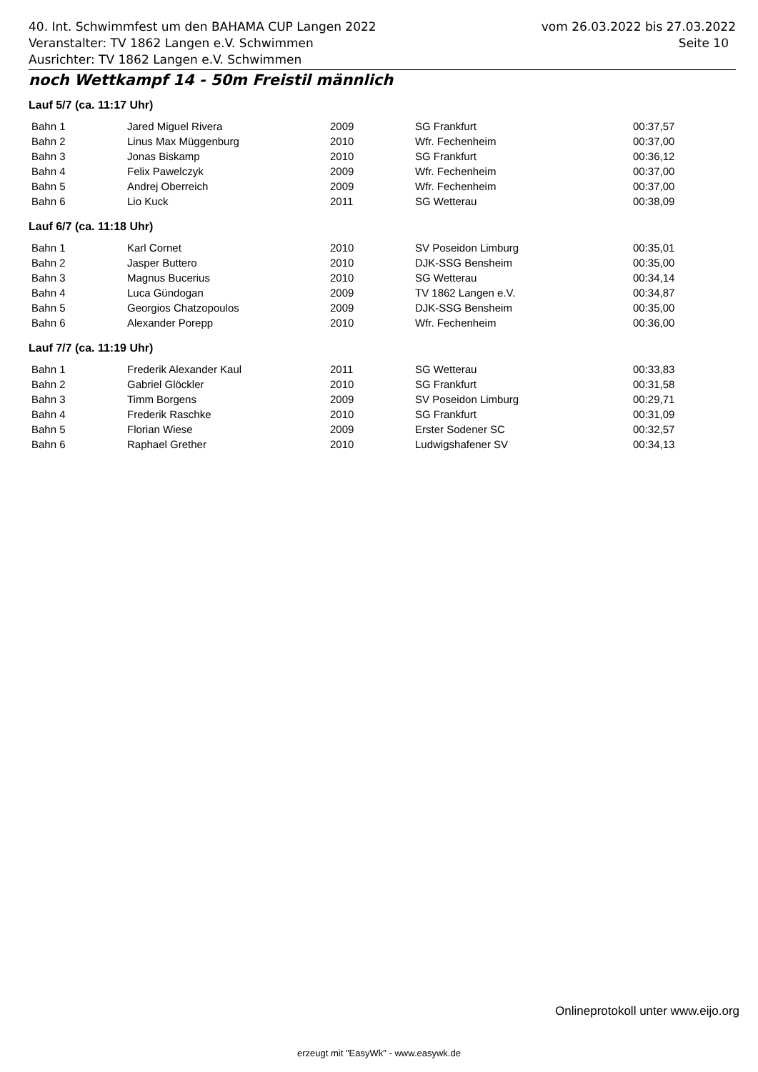40. Int. Schwimmfest um den BAHAMA CUP Langen 2022 vom 26.03.2022 bis 27.03.2022
Veranstalter: TV 1862 Langen e.V. Schwimmen Seite 10
Ausrichter: TV 1862 Langen e.V. Schwimmen
noch Wettkampf 14 - 50m Freistil männlich
Lauf 5/7 (ca. 11:17 Uhr)
| Bahn 1 | Jared Miguel Rivera | 2009 | SG Frankfurt | 00:37,57 |
| Bahn 2 | Linus Max Müggenburg | 2010 | Wfr. Fechenheim | 00:37,00 |
| Bahn 3 | Jonas Biskamp | 2010 | SG Frankfurt | 00:36,12 |
| Bahn 4 | Felix Pawelczyk | 2009 | Wfr. Fechenheim | 00:37,00 |
| Bahn 5 | Andrej Oberreich | 2009 | Wfr. Fechenheim | 00:37,00 |
| Bahn 6 | Lio Kuck | 2011 | SG Wetterau | 00:38,09 |
Lauf 6/7 (ca. 11:18 Uhr)
| Bahn 1 | Karl Cornet | 2010 | SV Poseidon Limburg | 00:35,01 |
| Bahn 2 | Jasper Buttero | 2010 | DJK-SSG Bensheim | 00:35,00 |
| Bahn 3 | Magnus Bucerius | 2010 | SG Wetterau | 00:34,14 |
| Bahn 4 | Luca Gündogan | 2009 | TV 1862 Langen e.V. | 00:34,87 |
| Bahn 5 | Georgios Chatzopoulos | 2009 | DJK-SSG Bensheim | 00:35,00 |
| Bahn 6 | Alexander Porepp | 2010 | Wfr. Fechenheim | 00:36,00 |
Lauf 7/7 (ca. 11:19 Uhr)
| Bahn 1 | Frederik Alexander Kaul | 2011 | SG Wetterau | 00:33,83 |
| Bahn 2 | Gabriel Glöckler | 2010 | SG Frankfurt | 00:31,58 |
| Bahn 3 | Timm Borgens | 2009 | SV Poseidon Limburg | 00:29,71 |
| Bahn 4 | Frederik Raschke | 2010 | SG Frankfurt | 00:31,09 |
| Bahn 5 | Florian Wiese | 2009 | Erster Sodener SC | 00:32,57 |
| Bahn 6 | Raphael Grether | 2010 | Ludwigshafener SV | 00:34,13 |
Onlineprotokoll unter www.eijo.org
erzeugt mit "EasyWk" - www.easywk.de